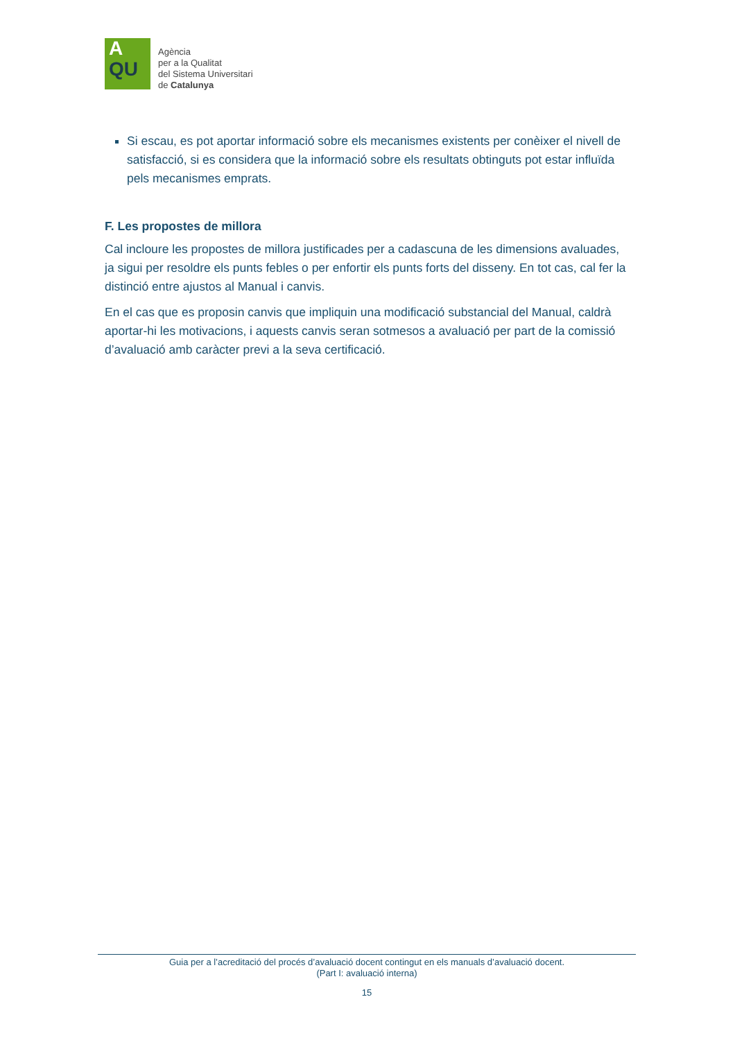A
QU
Agència
per a la Qualitat
del Sistema Universitari
de Catalunya
Si escau, es pot aportar informació sobre els mecanismes existents per conèixer el nivell de satisfacció, si es considera que la informació sobre els resultats obtinguts pot estar influïda pels mecanismes emprats.
F. Les propostes de millora
Cal incloure les propostes de millora justificades per a cadascuna de les dimensions avaluades, ja sigui per resoldre els punts febles o per enfortir els punts forts del disseny. En tot cas, cal fer la distinció entre ajustos al Manual i canvis.
En el cas que es proposin canvis que impliquin una modificació substancial del Manual, caldrà aportar-hi les motivacions, i aquests canvis seran sotmesos a avaluació per part de la comissió d’avaluació amb caràcter previ a la seva certificació.
Guia per a l’acreditació del procés d’avaluació docent contingut en els manuals d’avaluació docent.
(Part I: avaluació interna)
15